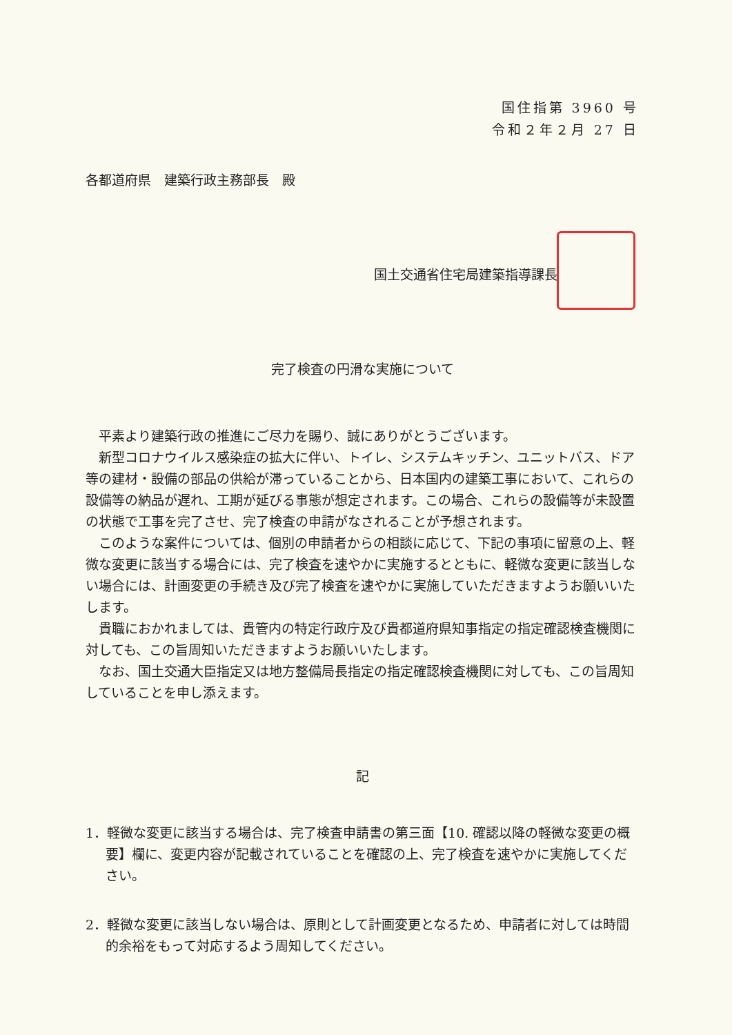国住指第 3960 号
令和２年２月 27 日
各都道府県　建築行政主務部長　殿
国土交通省住宅局建築指導課長
完了検査の円滑な実施について
平素より建築行政の推進にご尽力を賜り、誠にありがとうございます。
新型コロナウイルス感染症の拡大に伴い、トイレ、システムキッチン、ユニットバス、ドア等の建材・設備の部品の供給が滞っていることから、日本国内の建築工事において、これらの設備等の納品が遅れ、工期が延びる事態が想定されます。この場合、これらの設備等が未設置の状態で工事を完了させ、完了検査の申請がなされることが予想されます。
このような案件については、個別の申請者からの相談に応じて、下記の事項に留意の上、軽微な変更に該当する場合には、完了検査を速やかに実施するとともに、軽微な変更に該当しない場合には、計画変更の手続き及び完了検査を速やかに実施していただきますようお願いいたします。
貴職におかれましては、貴管内の特定行政庁及び貴都道府県知事指定の指定確認検査機関に対しても、この旨周知いただきますようお願いいたします。
なお、国土交通大臣指定又は地方整備局長指定の指定確認検査機関に対しても、この旨周知していることを申し添えます。
記
1．軽微な変更に該当する場合は、完了検査申請書の第三面【10. 確認以降の軽微な変更の概要】欄に、変更内容が記載されていることを確認の上、完了検査を速やかに実施してください。
2．軽微な変更に該当しない場合は、原則として計画変更となるため、申請者に対しては時間的余裕をもって対応するよう周知してください。